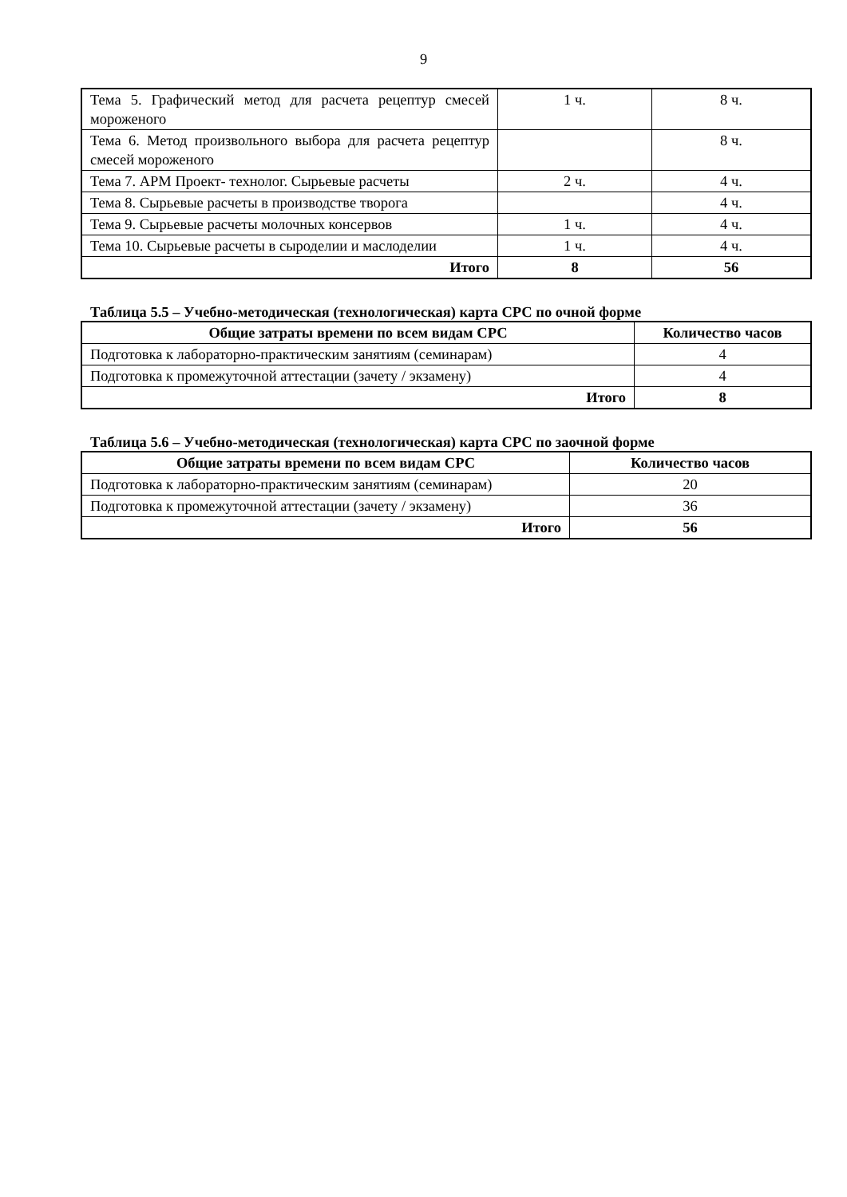9
| Тема 5. Графический метод для расчета рецептур смесей мороженого | 1 ч. | 8 ч. |
| Тема 6. Метод произвольного выбора для расчета рецептур смесей мороженого | | 8 ч. |
| Тема 7. АРМ Проект- технолог. Сырьевые расчеты | 2 ч. | 4 ч. |
| Тема 8. Сырьевые расчеты в производстве творога | | 4 ч. |
| Тема 9. Сырьевые расчеты молочных консервов | 1 ч. | 4 ч. |
| Тема 10. Сырьевые расчеты в сыроделии и маслоделии | 1 ч. | 4 ч. |
| Итого | 8 | 56 |
Таблица 5.5 – Учебно-методическая (технологическая) карта СРС по очной форме
| Общие затраты времени по всем видам СРС | Количество часов |
| --- | --- |
| Подготовка к лабораторно-практическим занятиям (семинарам) | 4 |
| Подготовка к промежуточной аттестации (зачету / экзамену) | 4 |
| Итого | 8 |
Таблица 5.6 – Учебно-методическая (технологическая) карта СРС по заочной форме
| Общие затраты времени по всем видам СРС | Количество часов |
| --- | --- |
| Подготовка к лабораторно-практическим занятиям (семинарам) | 20 |
| Подготовка к промежуточной аттестации (зачету / экзамену) | 36 |
| Итого | 56 |